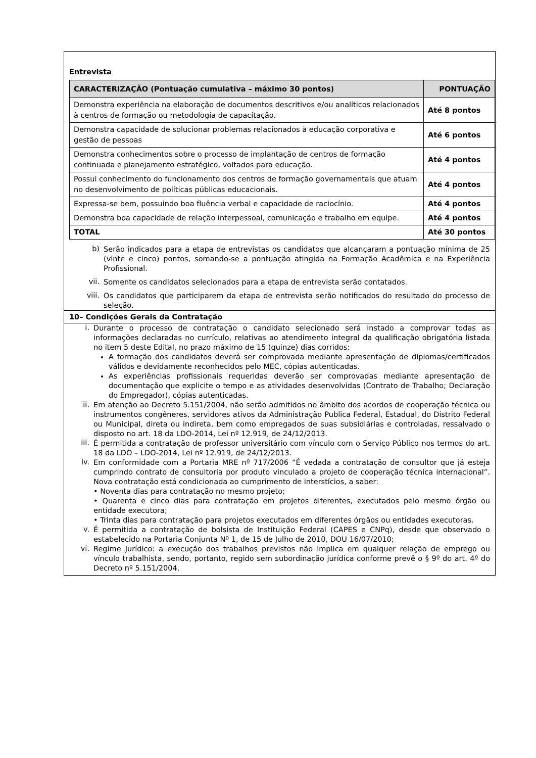Entrevista
| CARACTERIZAÇÃO (Pontuação cumulativa – máximo 30 pontos) | PONTUAÇÃO |
| --- | --- |
| Demonstra experiência na elaboração de documentos descritivos e/ou analíticos relacionados à centros de formação ou metodologia de capacitação. | Até 8 pontos |
| Demonstra capacidade de solucionar problemas relacionados à educação corporativa e gestão de pessoas | Até 6 pontos |
| Demonstra conhecimentos sobre o processo de implantação de centros de formação continuada e planejamento estratégico, voltados para educação. | Até 4 pontos |
| Possui conhecimento do funcionamento dos centros de formação governamentais que atuam no desenvolvimento de políticas públicas educacionais. | Até 4 pontos |
| Expressa-se bem, possuindo boa fluência verbal e capacidade de raciocínio. | Até 4 pontos |
| Demonstra boa capacidade de relação interpessoal, comunicação e trabalho em equipe. | Até 4 pontos |
| TOTAL | Até 30 pontos |
b)
Serão indicados para a etapa de entrevistas os candidatos que alcançaram a pontuação mínima de 25 (vinte e cinco) pontos, somando-se a pontuação atingida na Formação Acadêmica e na Experiência Profissional.
vii.
Somente os candidatos selecionados para a etapa de entrevista serão contatados.
viii.
Os candidatos que participarem da etapa de entrevista serão notificados do resultado do processo de seleção.
10– Condições Gerais da Contratação
i.
Durante o processo de contratação o candidato selecionado será instado a comprovar todas as informações declaradas no currículo, relativas ao atendimento integral da qualificação obrigatória listada no item 5 deste Edital, no prazo máximo de 15 (quinze) dias corridos:
A formação dos candidatos deverá ser comprovada mediante apresentação de diplomas/certificados válidos e devidamente reconhecidos pelo MEC, cópias autenticadas.
As experiências profissionais requeridas deverão ser comprovadas mediante apresentação de documentação que explicite o tempo e as atividades desenvolvidas (Contrato de Trabalho; Declaração do Empregador), cópias autenticadas.
ii.
Em atenção ao Decreto 5.151/2004, não serão admitidos no âmbito dos acordos de cooperação técnica ou instrumentos congêneres, servidores ativos da Administração Publica Federal, Estadual, do Distrito Federal ou Municipal, direta ou indireta, bem como empregados de suas subsidiárias e controladas, ressalvado o disposto no art. 18 da LDO-2014, Lei nº 12.919, de 24/12/2013.
iii.
É permitida a contratação de professor universitário com vínculo com o Serviço Público nos termos do art. 18 da LDO – LDO-2014, Lei nº 12.919, de 24/12/2013.
iv.
Em conformidade com a Portaria MRE nº 717/2006 “É vedada a contratação de consultor que já esteja cumprindo contrato de consultoria por produto vinculado a projeto de cooperação técnica internacional”. Nova contratação está condicionada ao cumprimento de interstícios, a saber:
• Noventa dias para contratação no mesmo projeto;
• Quarenta e cinco dias para contratação em projetos diferentes, executados pelo mesmo órgão ou entidade executora;
• Trinta dias para contratação para projetos executados em diferentes órgãos ou entidades executoras.
v.
É permitida a contratação de bolsista de Instituição Federal (CAPES e CNPq), desde que observado o estabelecido na Portaria Conjunta Nº 1, de 15 de Julho de 2010, DOU 16/07/2010;
vi.
Regime Jurídico: a execução dos trabalhos previstos não implica em qualquer relação de emprego ou vínculo trabalhista, sendo, portanto, regido sem subordinação jurídica conforme prevê o § 9º do art. 4º do Decreto nº 5.151/2004.